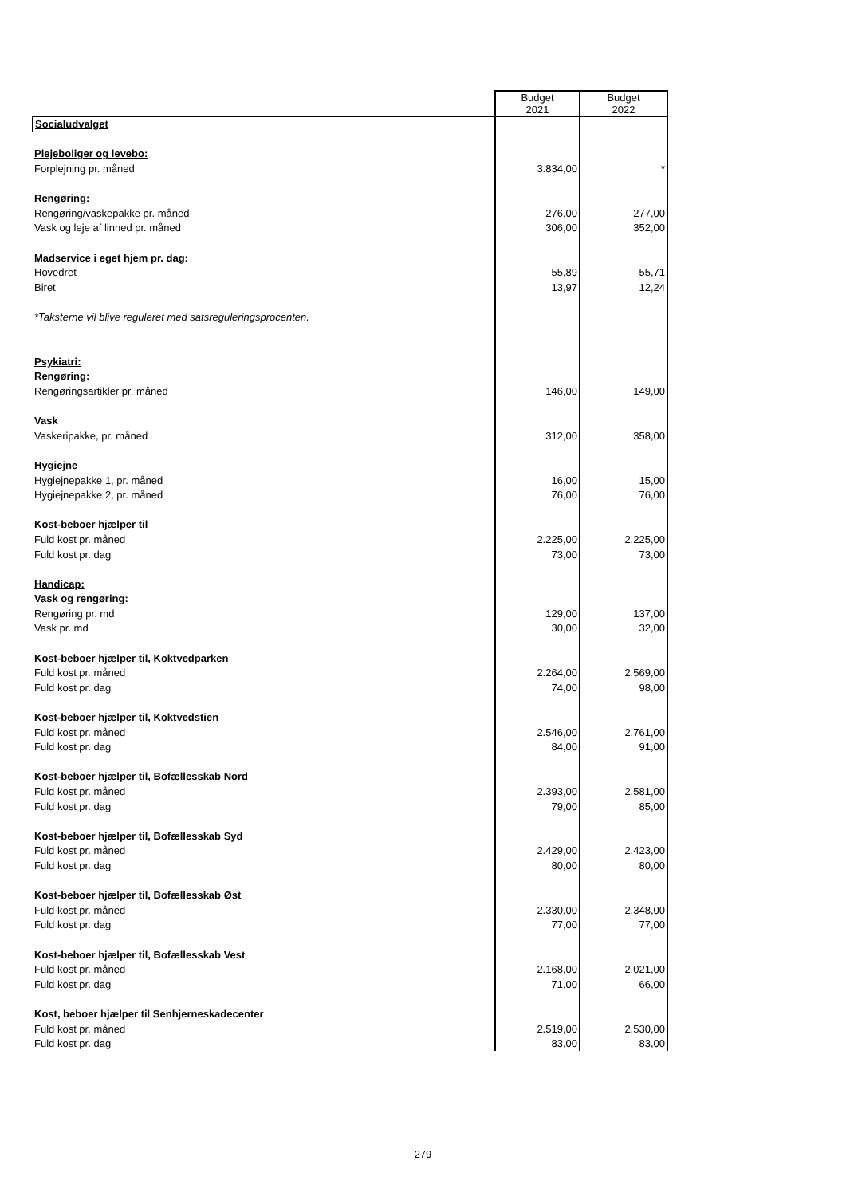| | Budget 2021 | Budget 2022 |
| --- | --- | --- |
| Socialudvalget | | |
| Plejeboliger og levebo: | | |
| Forplejning pr. måned | 3.834,00 | * |
| Rengøring: | | |
| Rengøring/vaskepakke pr. måned | 276,00 | 277,00 |
| Vask og leje af linned pr. måned | 306,00 | 352,00 |
| Madservice i eget hjem pr. dag: | | |
| Hovedret | 55,89 | 55,71 |
| Biret | 13,97 | 12,24 |
| *Taksterne vil blive reguleret med satsreguleringsprocenten. | | |
| Psykiatri: | | |
| Rengøring: | | |
| Rengøringsartikler pr. måned | 146,00 | 149,00 |
| Vask | | |
| Vaskeripakke, pr. måned | 312,00 | 358,00 |
| Hygiejne | | |
| Hygiejnepakke 1, pr. måned | 16,00 | 15,00 |
| Hygiejnepakke 2, pr. måned | 76,00 | 76,00 |
| Kost-beboer hjælper til | | |
| Fuld kost pr. måned | 2.225,00 | 2.225,00 |
| Fuld kost pr. dag | 73,00 | 73,00 |
| Handicap: | | |
| Vask og rengøring: | | |
| Rengøring pr. md | 129,00 | 137,00 |
| Vask pr. md | 30,00 | 32,00 |
| Kost-beboer hjælper til, Koktvedparken | | |
| Fuld kost pr. måned | 2.264,00 | 2.569,00 |
| Fuld kost pr. dag | 74,00 | 98,00 |
| Kost-beboer hjælper til, Koktvedstien | | |
| Fuld kost pr. måned | 2.546,00 | 2.761,00 |
| Fuld kost pr. dag | 84,00 | 91,00 |
| Kost-beboer hjælper til, Bofællesskab Nord | | |
| Fuld kost pr. måned | 2.393,00 | 2.581,00 |
| Fuld kost pr. dag | 79,00 | 85,00 |
| Kost-beboer hjælper til, Bofællesskab Syd | | |
| Fuld kost pr. måned | 2.429,00 | 2.423,00 |
| Fuld kost pr. dag | 80,00 | 80,00 |
| Kost-beboer hjælper til, Bofællesskab Øst | | |
| Fuld kost pr. måned | 2.330,00 | 2.348,00 |
| Fuld kost pr. dag | 77,00 | 77,00 |
| Kost-beboer hjælper til, Bofællesskab Vest | | |
| Fuld kost pr. måned | 2.168,00 | 2.021,00 |
| Fuld kost pr. dag | 71,00 | 66,00 |
| Kost, beboer hjælper til Senhjerneskadecenter | | |
| Fuld kost pr. måned | 2.519,00 | 2.530,00 |
| Fuld kost pr. dag | 83,00 | 83,00 |
279